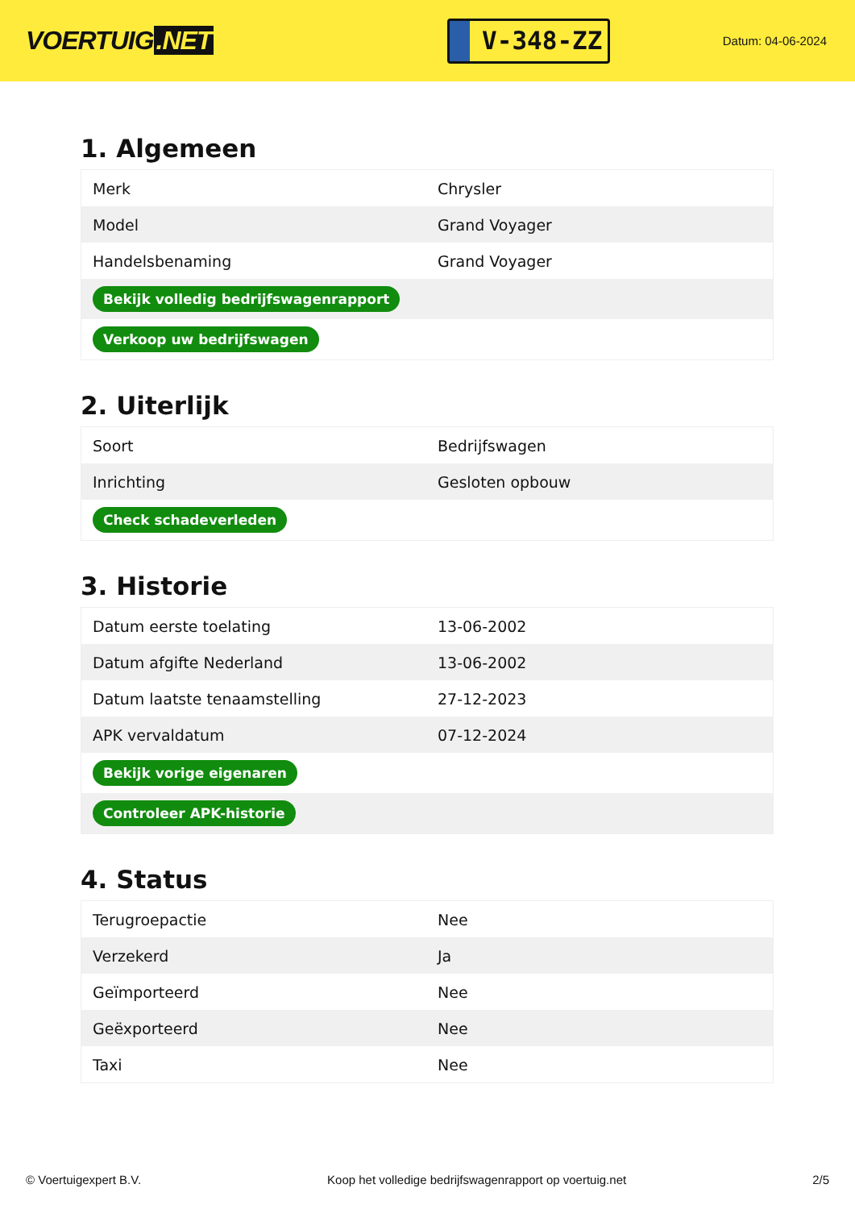VOERTUIG.NET
V-348-ZZ
Datum: 04-06-2024
1. Algemeen
| Merk | Chrysler |
| Model | Grand Voyager |
| Handelsbenaming | Grand Voyager |
| Bekijk volledig bedrijfswagenrapport | |
| Verkoop uw bedrijfswagen | |
2. Uiterlijk
| Soort | Bedrijfswagen |
| Inrichting | Gesloten opbouw |
| Check schadeverleden | |
3. Historie
| Datum eerste toelating | 13-06-2002 |
| Datum afgifte Nederland | 13-06-2002 |
| Datum laatste tenaamstelling | 27-12-2023 |
| APK vervaldatum | 07-12-2024 |
| Bekijk vorige eigenaren | |
| Controleer APK-historie | |
4. Status
| Terugroepactie | Nee |
| Verzekerd | Ja |
| Geïmporteerd | Nee |
| Geëxporteerd | Nee |
| Taxi | Nee |
© Voertuigexpert B.V. Koop het volledige bedrijfswagenrapport op voertuig.net 2/5